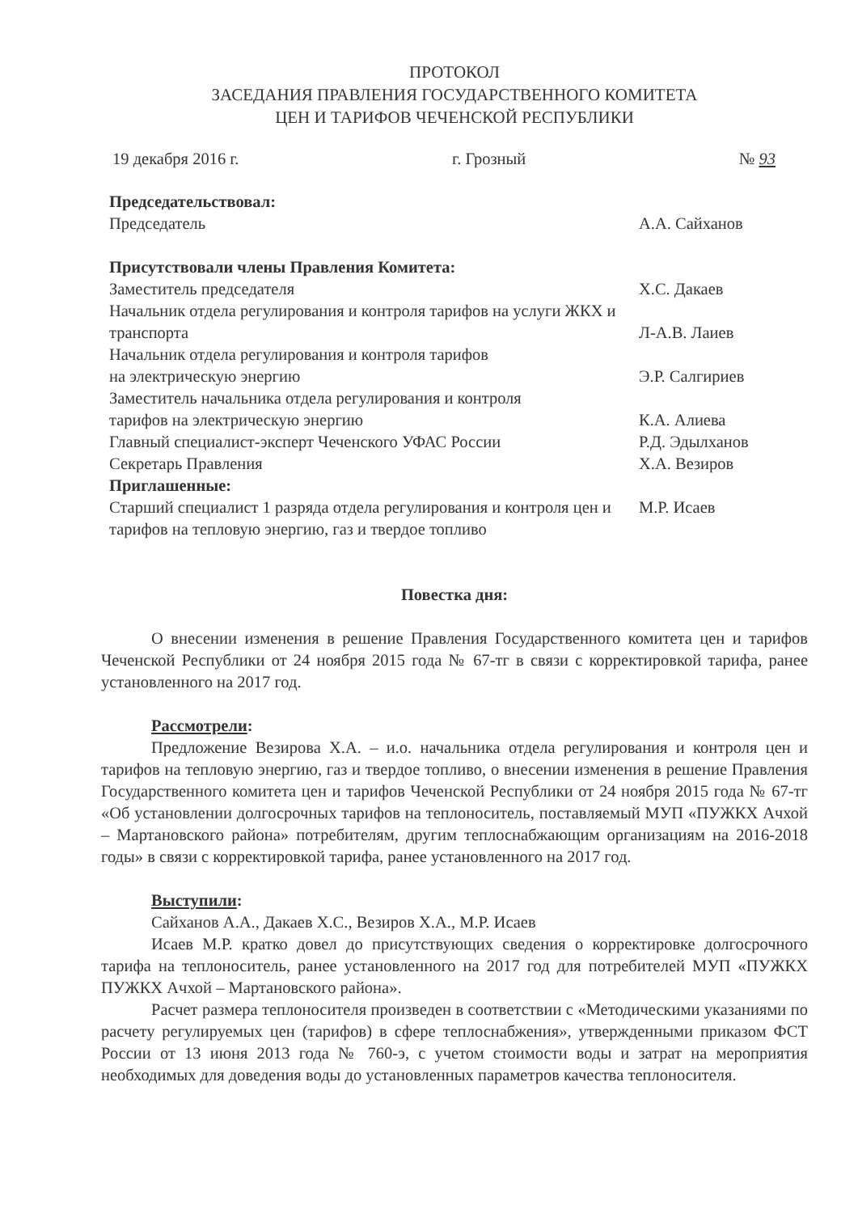ПРОТОКОЛ
ЗАСЕДАНИЯ ПРАВЛЕНИЯ ГОСУДАРСТВЕННОГО КОМИТЕТА
ЦЕН И ТАРИФОВ ЧЕЧЕНСКОЙ РЕСПУБЛИКИ
19 декабря 2016 г. г. Грозный № 93
Председательствовал:
Председатель А.А. Сайханов
Присутствовали члены Правления Комитета:
Заместитель председателя Х.С. Дакаев
Начальник отдела регулирования и контроля тарифов на услуги ЖКХ и транспорта
Л-А.В. Лаиев
Начальник отдела регулирования и контроля тарифов
на электрическую энергию
Э.Р. Салгириев
Заместитель начальника отдела регулирования и контроля
тарифов на электрическую энергию
К.А. Алиева
Главный специалист-эксперт Чеченского УФАС России Р.Д. Эдылханов
Секретарь Правления Х.А. Везиров
Приглашенные:
Старший специалист 1 разряда отдела регулирования и контроля цен и тарифов на тепловую энергию, газ и твердое топливо М.Р. Исаев
Повестка дня:
О внесении изменения в решение Правления Государственного комитета цен и тарифов Чеченской Республики от 24 ноября 2015 года № 67-тг в связи с корректировкой тарифа, ранее установленного на 2017 год.
Рассмотрели:
Предложение Везирова Х.А. – и.о. начальника отдела регулирования и контроля цен и тарифов на тепловую энергию, газ и твердое топливо, о внесении изменения в решение Правления Государственного комитета цен и тарифов Чеченской Республики от 24 ноября 2015 года № 67-тг «Об установлении долгосрочных тарифов на теплоноситель, поставляемый МУП «ПУЖКХ Ачхой – Мартановского района» потребителям, другим теплоснабжающим организациям на 2016-2018 годы» в связи с корректировкой тарифа, ранее установленного на 2017 год.
Выступили:
Сайханов А.А., Дакаев Х.С., Везиров Х.А., М.Р. Исаев
Исаев М.Р. кратко довел до присутствующих сведения о корректировке долгосрочного тарифа на теплоноситель, ранее установленного на 2017 год для потребителей МУП «ПУЖКХ ПУЖКХ Ачхой – Мартановского района».
Расчет размера теплоносителя произведен в соответствии с «Методическими указаниями по расчету регулируемых цен (тарифов) в сфере теплоснабжения», утвержденными приказом ФСТ России от 13 июня 2013 года № 760-э, с учетом стоимости воды и затрат на мероприятия необходимых для доведения воды до установленных параметров качества теплоносителя.